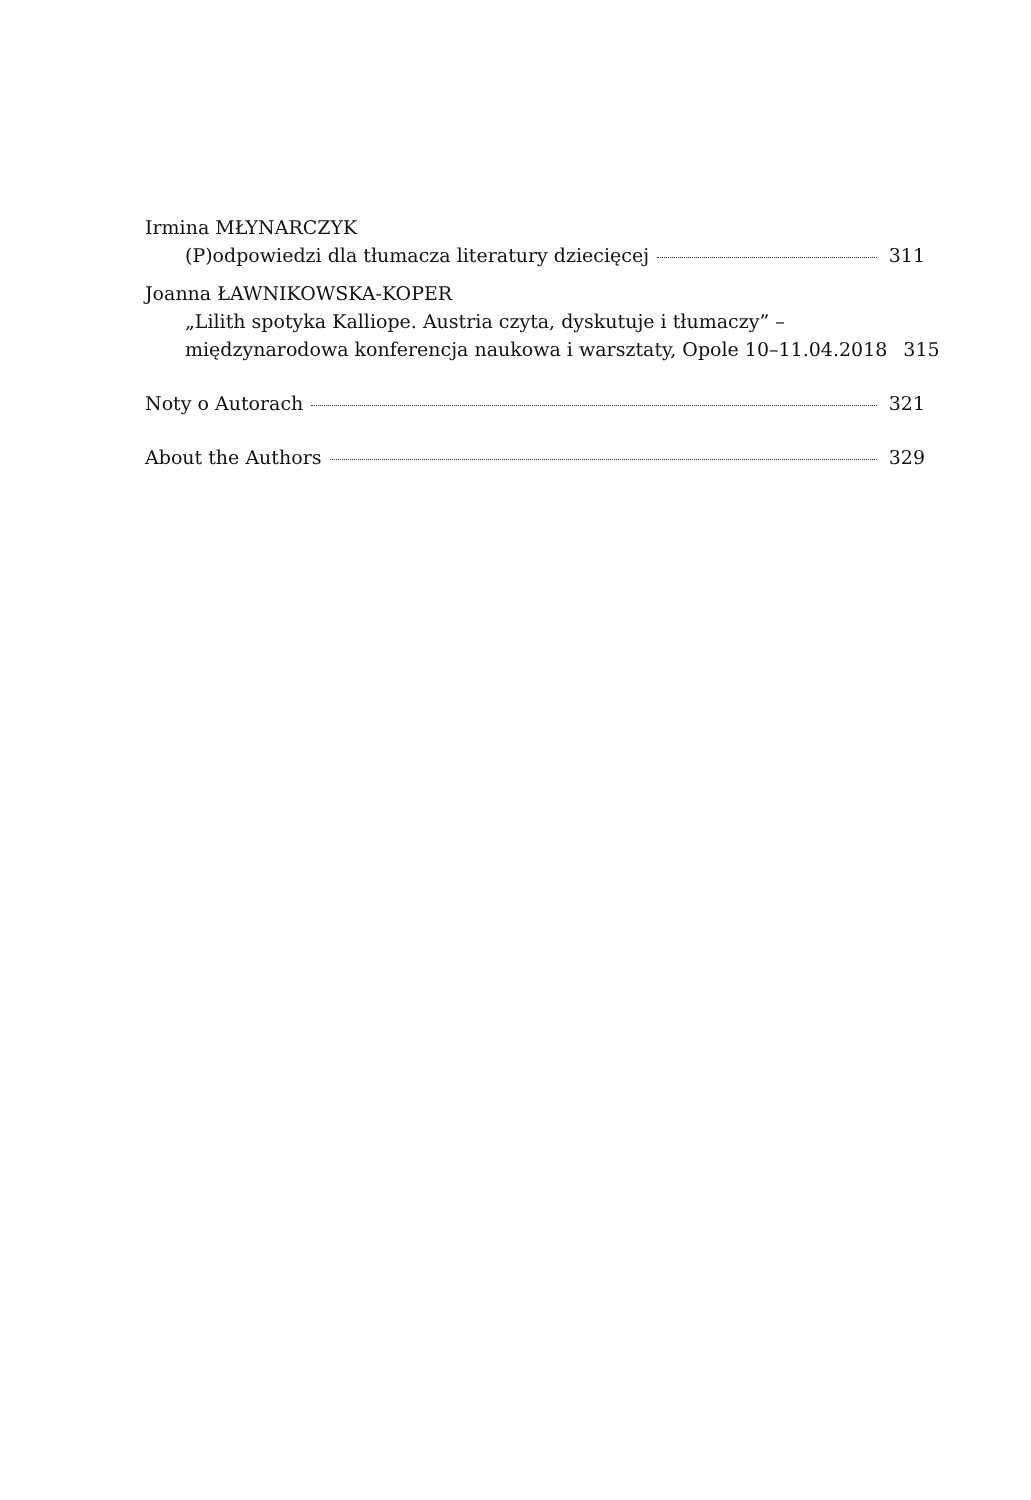Irmina MŁYNARCZYK
(P)odpowiedzi dla tłumacza literatury dziecięcej 311
Joanna ŁAWNIKOWSKA-KOPER
„Lilith spotyka Kalliope. Austria czyta, dyskutuje i tłumaczy” –
międzynarodowa konferencja naukowa i warsztaty, Opole 10–11.04.2018 315
Noty o Autorach 321
About the Authors 329